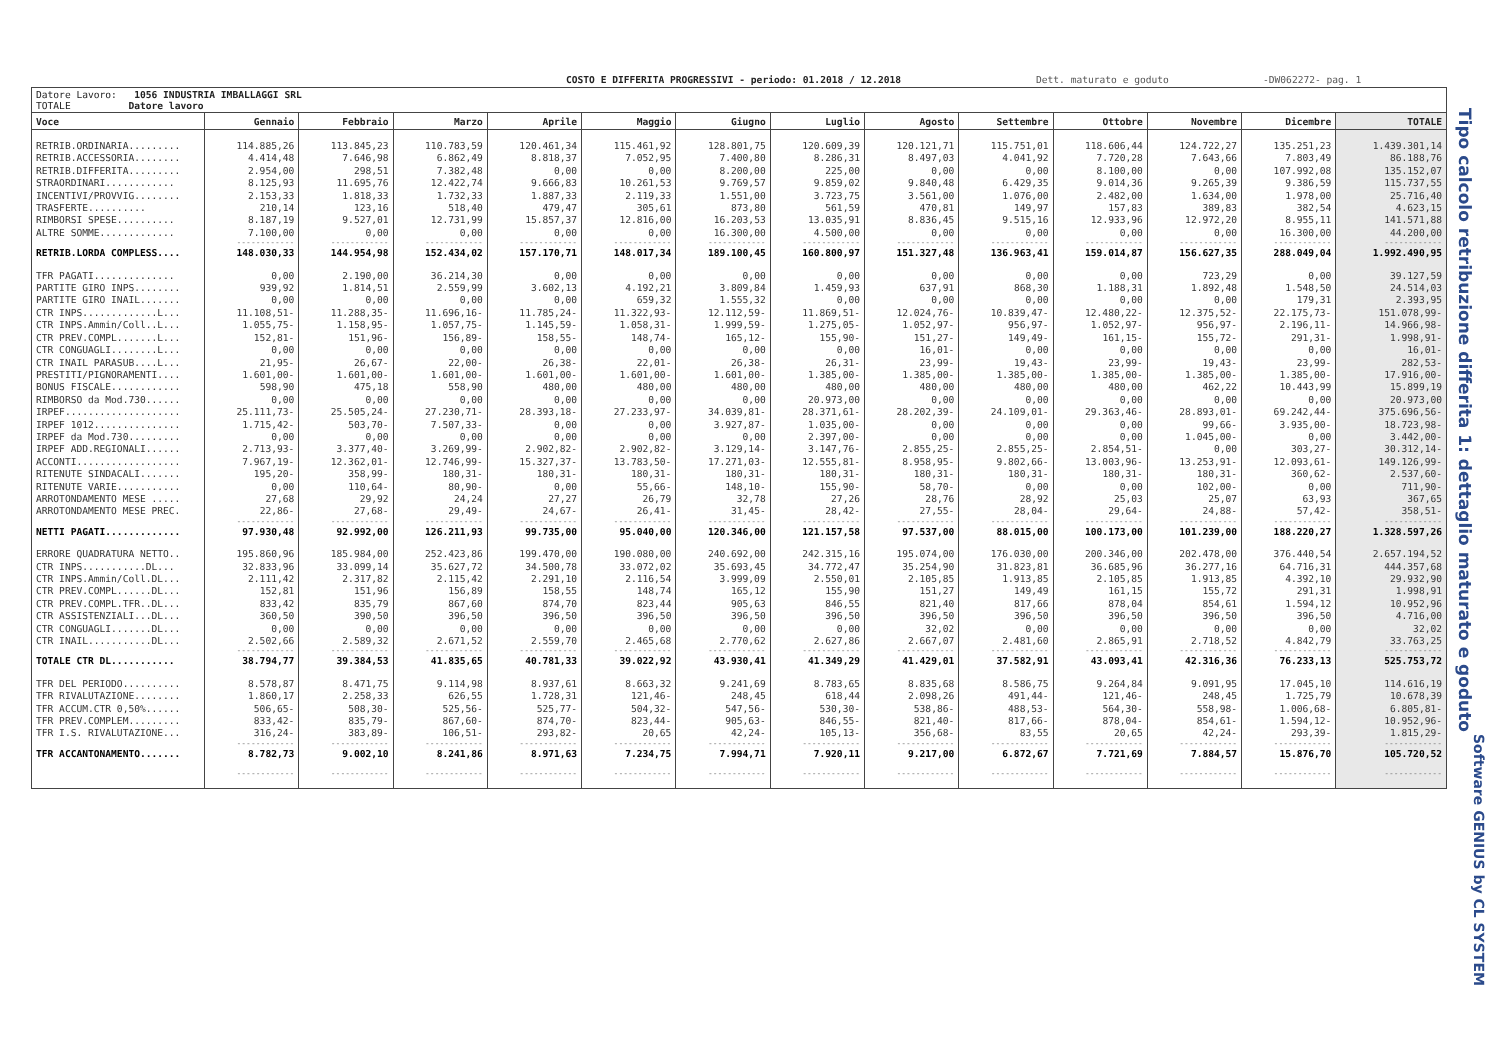COSTO E DIFFERITA PROGRESSIVI - periodo: 01.2018 / 12.2018 Dett. maturato e goduto -DW062272- pag. 1
Datore Lavoro: 1056 INDUSTRIA IMBALLAGGI SRL
TOTALE Datore lavoro
| Voce | Gennaio | Febbraio | Marzo | Aprile | Maggio | Giugno | Luglio | Agosto | Settembre | Ottobre | Novembre | Dicembre | TOTALE |
| --- | --- | --- | --- | --- | --- | --- | --- | --- | --- | --- | --- | --- | --- |
| RETRIB.ORDINARIA......... | 114.885,26 | 113.845,23 | 110.783,59 | 120.461,34 | 115.461,92 | 128.801,75 | 120.609,39 | 120.121,71 | 115.751,01 | 118.606,44 | 124.722,27 | 135.251,23 | 1.439.301,14 |
| RETRIB.ACCESSORIA........ | 4.414,48 | 7.646,98 | 6.862,49 | 8.818,37 | 7.052,95 | 7.400,80 | 8.286,31 | 8.497,03 | 4.041,92 | 7.720,28 | 7.643,66 | 7.803,49 | 86.188,76 |
| RETRIB.DIFFERITA......... | 2.954,00 | 298,51 | 7.382,48 | 0,00 | 0,00 | 8.200,00 | 225,00 | 0,00 | 0,00 | 8.100,00 | 0,00 | 107.992,08 | 135.152,07 |
| STRAORDINARI............ | 8.125,93 | 11.695,76 | 12.422,74 | 9.666,83 | 10.261,53 | 9.769,57 | 9.859,02 | 9.840,48 | 6.429,35 | 9.014,36 | 9.265,39 | 9.386,59 | 115.737,55 |
| INCENTIVI/PROVVIG........ | 2.153,33 | 1.818,33 | 1.732,33 | 1.887,33 | 2.119,33 | 1.551,00 | 3.723,75 | 3.561,00 | 1.076,00 | 2.482,00 | 1.634,00 | 1.978,00 | 25.716,40 |
| TRASFERTE.......... | 210,14 | 123,16 | 518,40 | 479,47 | 305,61 | 873,80 | 561,59 | 470,81 | 149,97 | 157,83 | 389,83 | 382,54 | 4.623,15 |
| RIMBORSI SPESE.......... | 8.187,19 | 9.527,01 | 12.731,99 | 15.857,37 | 12.816,00 | 16.203,53 | 13.035,91 | 8.836,45 | 9.515,16 | 12.933,96 | 12.972,20 | 8.955,11 | 141.571,88 |
| ALTRE SOMME............. | 7.100,00 | 0,00 | 0,00 | 0,00 | 0,00 | 16.300,00 | 4.500,00 | 0,00 | 0,00 | 0,00 | 0,00 | 16.300,00 | 44.200,00 |
| | ------------ | ------------ | ------------ | ------------ | ------------ | ------------ | ------------ | ------------ | ------------ | ------------ | ------------ | ------------ | ------------ |
| RETRIB.LORDA COMPLESS.... | 148.030,33 | 144.954,98 | 152.434,02 | 157.170,71 | 148.017,34 | 189.100,45 | 160.800,97 | 151.327,48 | 136.963,41 | 159.014,87 | 156.627,35 | 288.049,04 | 1.992.490,95 |
| TFR PAGATI.............. | 0,00 | 2.190,00 | 36.214,30 | 0,00 | 0,00 | 0,00 | 0,00 | 0,00 | 0,00 | 0,00 | 723,29 | 0,00 | 39.127,59 |
| PARTITE GIRO INPS........ | 939,92 | 1.814,51 | 2.559,99 | 3.602,13 | 4.192,21 | 3.809,84 | 1.459,93 | 637,91 | 868,30 | 1.188,31 | 1.892,48 | 1.548,50 | 24.514,03 |
| PARTITE GIRO INAIL....... | 0,00 | 0,00 | 0,00 | 0,00 | 659,32 | 1.555,32 | 0,00 | 0,00 | 0,00 | 0,00 | 0,00 | 179,31 | 2.393,95 |
| CTR INPS.............L... | 11.108,51- | 11.288,35- | 11.696,16- | 11.785,24- | 11.322,93- | 12.112,59- | 11.869,51- | 12.024,76- | 10.839,47- | 12.480,22- | 12.375,52- | 22.175,73- | 151.078,99- |
| CTR INPS.Ammin/Coll..L... | 1.055,75- | 1.158,95- | 1.057,75- | 1.145,59- | 1.058,31- | 1.999,59- | 1.275,05- | 1.052,97- | 956,97- | 1.052,97- | 956,97- | 2.196,11- | 14.966,98- |
| CTR PREV.COMPL.......L... | 152,81- | 151,96- | 156,89- | 158,55- | 148,74- | 165,12- | 155,90- | 151,27- | 149,49- | 161,15- | 155,72- | 291,31- | 1.998,91- |
| CTR CONGUAGLI........L... | 0,00 | 0,00 | 0,00 | 0,00 | 0,00 | 0,00 | 0,00 | 16,01- | 0,00 | 0,00 | 0,00 | 0,00 | 16,01- |
| CTR INAIL PARASUB....L... | 21,95- | 26,67- | 22,00- | 26,38- | 22,01- | 26,38- | 26,31- | 23,99- | 19,43- | 23,99- | 19,43- | 23,99- | 282,53- |
| PRESTITI/PIGNORAMENTI.... | 1.601,00- | 1.601,00- | 1.601,00- | 1.601,00- | 1.601,00- | 1.601,00- | 1.385,00- | 1.385,00- | 1.385,00- | 1.385,00- | 1.385,00- | 1.385,00- | 17.916,00- |
| BONUS FISCALE............ | 598,90 | 475,18 | 558,90 | 480,00 | 480,00 | 480,00 | 480,00 | 480,00 | 480,00 | 480,00 | 462,22 | 10.443,99 | 15.899,19 |
| RIMBORSO da Mod.730...... | 0,00 | 0,00 | 0,00 | 0,00 | 0,00 | 0,00 | 20.973,00 | 0,00 | 0,00 | 0,00 | 0,00 | 0,00 | 20.973,00 |
| IRPEF.................... | 25.111,73- | 25.505,24- | 27.230,71- | 28.393,18- | 27.233,97- | 34.039,81- | 28.371,61- | 28.202,39- | 24.109,01- | 29.363,46- | 28.893,01- | 69.242,44- | 375.696,56- |
| IRPEF 1012............... | 1.715,42- | 503,70- | 7.507,33- | 0,00 | 0,00 | 3.927,87- | 1.035,00- | 0,00 | 0,00 | 0,00 | 99,66- | 3.935,00- | 18.723,98- |
| IRPEF da Mod.730......... | 0,00 | 0,00 | 0,00 | 0,00 | 0,00 | 0,00 | 2.397,00- | 0,00 | 0,00 | 0,00 | 1.045,00- | 0,00 | 3.442,00- |
| IRPEF ADD.REGIONALI...... | 2.713,93- | 3.377,40- | 3.269,99- | 2.902,82- | 2.902,82- | 3.129,14- | 3.147,76- | 2.855,25- | 2.855,25- | 2.854,51- | 0,00 | 303,27- | 30.312,14- |
| ACCONTI.................. | 7.967,19- | 12.362,01- | 12.746,99- | 15.327,37- | 13.783,50- | 17.271,03- | 12.555,81- | 8.958,95- | 9.802,66- | 13.003,96- | 13.253,91- | 12.093,61- | 149.126,99- |
| RITENUTE SINDACALI....... | 195,20- | 358,99- | 180,31- | 180,31- | 180,31- | 180,31- | 180,31- | 180,31- | 180,31- | 180,31- | 180,31- | 360,62- | 2.537,60- |
| RITENUTE VARIE........... | 0,00 | 110,64- | 80,90- | 0,00 | 55,66- | 148,10- | 155,90- | 58,70- | 0,00 | 0,00 | 102,00- | 0,00 | 711,90- |
| ARROTONDAMENTO MESE ..... | 27,68 | 29,92 | 24,24 | 27,27 | 26,79 | 32,78 | 27,26 | 28,76 | 28,92 | 25,03 | 25,07 | 63,93 | 367,65 |
| ARROTONDAMENTO MESE PREC. | 22,86- | 27,68- | 29,49- | 24,67- | 26,41- | 31,45- | 28,42- | 27,55- | 28,04- | 29,64- | 24,88- | 57,42- | 358,51- |
| | ------------ | ------------ | ------------ | ------------ | ------------ | ------------ | ------------ | ------------ | ------------ | ------------ | ------------ | ------------ | ------------ |
| NETTI PAGATI............. | 97.930,48 | 92.992,00 | 126.211,93 | 99.735,00 | 95.040,00 | 120.346,00 | 121.157,58 | 97.537,00 | 88.015,00 | 100.173,00 | 101.239,00 | 188.220,27 | 1.328.597,26 |
| ERRORE QUADRATURA NETTO.. | 195.860,96 | 185.984,00 | 252.423,86 | 199.470,00 | 190.080,00 | 240.692,00 | 242.315,16 | 195.074,00 | 176.030,00 | 200.346,00 | 202.478,00 | 376.440,54 | 2.657.194,52 |
| CTR INPS...........DL... | 32.833,96 | 33.099,14 | 35.627,72 | 34.500,78 | 33.072,02 | 35.693,45 | 34.772,47 | 35.254,90 | 31.823,81 | 36.685,96 | 36.277,16 | 64.716,31 | 444.357,68 |
| CTR INPS.Ammin/Coll.DL... | 2.111,42 | 2.317,82 | 2.115,42 | 2.291,10 | 2.116,54 | 3.999,09 | 2.550,01 | 2.105,85 | 1.913,85 | 2.105,85 | 1.913,85 | 4.392,10 | 29.932,90 |
| CTR PREV.COMPL......DL... | 152,81 | 151,96 | 156,89 | 158,55 | 148,74 | 165,12 | 155,90 | 151,27 | 149,49 | 161,15 | 155,72 | 291,31 | 1.998,91 |
| CTR PREV.COMPL.TFR..DL... | 833,42 | 835,79 | 867,60 | 874,70 | 823,44 | 905,63 | 846,55 | 821,40 | 817,66 | 878,04 | 854,61 | 1.594,12 | 10.952,96 |
| CTR ASSISTENZIALI...DL... | 360,50 | 390,50 | 396,50 | 396,50 | 396,50 | 396,50 | 396,50 | 396,50 | 396,50 | 396,50 | 396,50 | 396,50 | 4.716,00 |
| CTR CONGUAGLI.......DL... | 0,00 | 0,00 | 0,00 | 0,00 | 0,00 | 0,00 | 0,00 | 32,02 | 0,00 | 0,00 | 0,00 | 0,00 | 32,02 |
| CTR INAIL...........DL... | 2.502,66 | 2.589,32 | 2.671,52 | 2.559,70 | 2.465,68 | 2.770,62 | 2.627,86 | 2.667,07 | 2.481,60 | 2.865,91 | 2.718,52 | 4.842,79 | 33.763,25 |
| | ------------ | ------------ | ------------ | ------------ | ------------ | ------------ | ------------ | ------------ | ------------ | ------------ | ------------ | ------------ | ------------ |
| TOTALE CTR DL........... | 38.794,77 | 39.384,53 | 41.835,65 | 40.781,33 | 39.022,92 | 43.930,41 | 41.349,29 | 41.429,01 | 37.582,91 | 43.093,41 | 42.316,36 | 76.233,13 | 525.753,72 |
| TFR DEL PERIODO.......... | 8.578,87 | 8.471,75 | 9.114,98 | 8.937,61 | 8.663,32 | 9.241,69 | 8.783,65 | 8.835,68 | 8.586,75 | 9.264,84 | 9.091,95 | 17.045,10 | 114.616,19 |
| TFR RIVALUTAZIONE........ | 1.860,17 | 2.258,33 | 626,55 | 1.728,31 | 121,46- | 248,45 | 618,44 | 2.098,26 | 491,44- | 121,46- | 248,45 | 1.725,79 | 10.678,39 |
| TFR ACCUM.CTR 0,50%...... | 506,65- | 508,30- | 525,56- | 525,77- | 504,32- | 547,56- | 530,30- | 538,86- | 488,53- | 564,30- | 558,98- | 1.006,68- | 6.805,81- |
| TFR PREV.COMPLEM......... | 833,42- | 835,79- | 867,60- | 874,70- | 823,44- | 905,63- | 846,55- | 821,40- | 817,66- | 878,04- | 854,61- | 1.594,12- | 10.952,96- |
| TFR I.S. RIVALUTAZIONE... | 316,24- | 383,89- | 106,51- | 293,82- | 20,65 | 42,24- | 105,13- | 356,68- | 83,55 | 20,65 | 42,24- | 293,39- | 1.815,29- |
| | ------------ | ------------ | ------------ | ------------ | ------------ | ------------ | ------------ | ------------ | ------------ | ------------ | ------------ | ------------ | ------------ |
| TFR ACCANTONAMENTO....... | 8.782,73 | 9.002,10 | 8.241,86 | 8.971,63 | 7.234,75 | 7.994,71 | 7.920,11 | 9.217,00 | 6.872,67 | 7.721,69 | 7.884,57 | 15.876,70 | 105.720,52 |
| | ------------ | ------------ | ------------ | ------------ | ------------ | ------------ | ------------ | ------------ | ------------ | ------------ | ------------ | ------------ | ------------ |
Tipo calcolo retribuzione differita 1: dettaglio maturato e goduto
Software GENIUS by CL SYSTEM